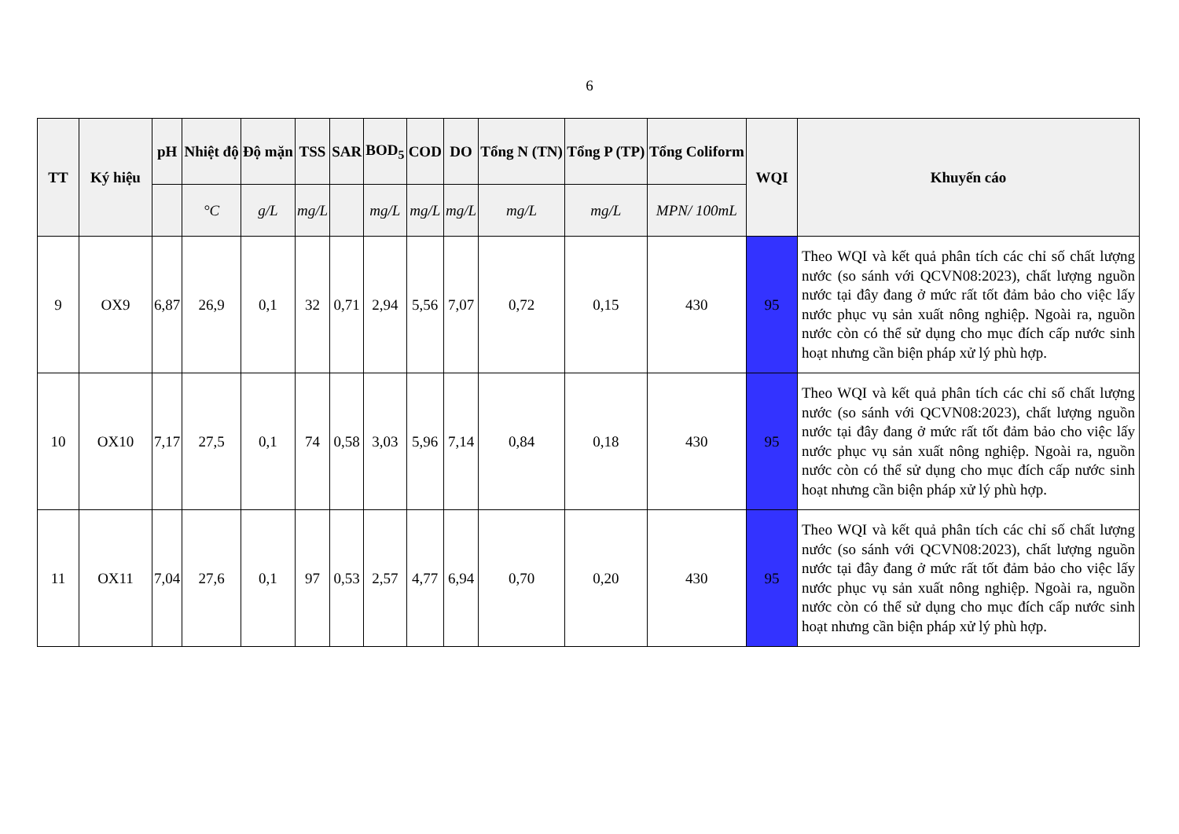6
| TT | Ký hiệu | pH | Nhiệt độ | Độ mặn | TSS | SAR | BOD<sub>5</sub> | COD | DO | Tổng N (TN) | Tổng P (TP) | Tổng Coliform | WQI | Khuyến cáo |
| --- | --- | --- | --- | --- | --- | --- | --- | --- | --- | --- | --- | --- | --- | --- |
| | | | °C | g/L | mg/L | | mg/L | mg/L | mg/L | mg/L | mg/L | MPN/ 100mL | | |
| 9 | OX9 | 6,87 | 26,9 | 0,1 | 32 | 0,71 | 2,94 | 5,56 | 7,07 | 0,72 | 0,15 | 430 | 95 | Theo WQI và kết quả phân tích các chỉ số chất lượng nước (so sánh với QCVN08:2023), chất lượng nguồn nước tại đây đang ở mức rất tốt đảm bảo cho việc lấy nước phục vụ sản xuất nông nghiệp. Ngoài ra, nguồn nước còn có thể sử dụng cho mục đích cấp nước sinh hoạt nhưng cần biện pháp xử lý phù hợp. |
| 10 | OX10 | 7,17 | 27,5 | 0,1 | 74 | 0,58 | 3,03 | 5,96 | 7,14 | 0,84 | 0,18 | 430 | 95 | Theo WQI và kết quả phân tích các chỉ số chất lượng nước (so sánh với QCVN08:2023), chất lượng nguồn nước tại đây đang ở mức rất tốt đảm bảo cho việc lấy nước phục vụ sản xuất nông nghiệp. Ngoài ra, nguồn nước còn có thể sử dụng cho mục đích cấp nước sinh hoạt nhưng cần biện pháp xử lý phù hợp. |
| 11 | OX11 | 7,04 | 27,6 | 0,1 | 97 | 0,53 | 2,57 | 4,77 | 6,94 | 0,70 | 0,20 | 430 | 95 | Theo WQI và kết quả phân tích các chỉ số chất lượng nước (so sánh với QCVN08:2023), chất lượng nguồn nước tại đây đang ở mức rất tốt đảm bảo cho việc lấy nước phục vụ sản xuất nông nghiệp. Ngoài ra, nguồn nước còn có thể sử dụng cho mục đích cấp nước sinh hoạt nhưng cần biện pháp xử lý phù hợp. |